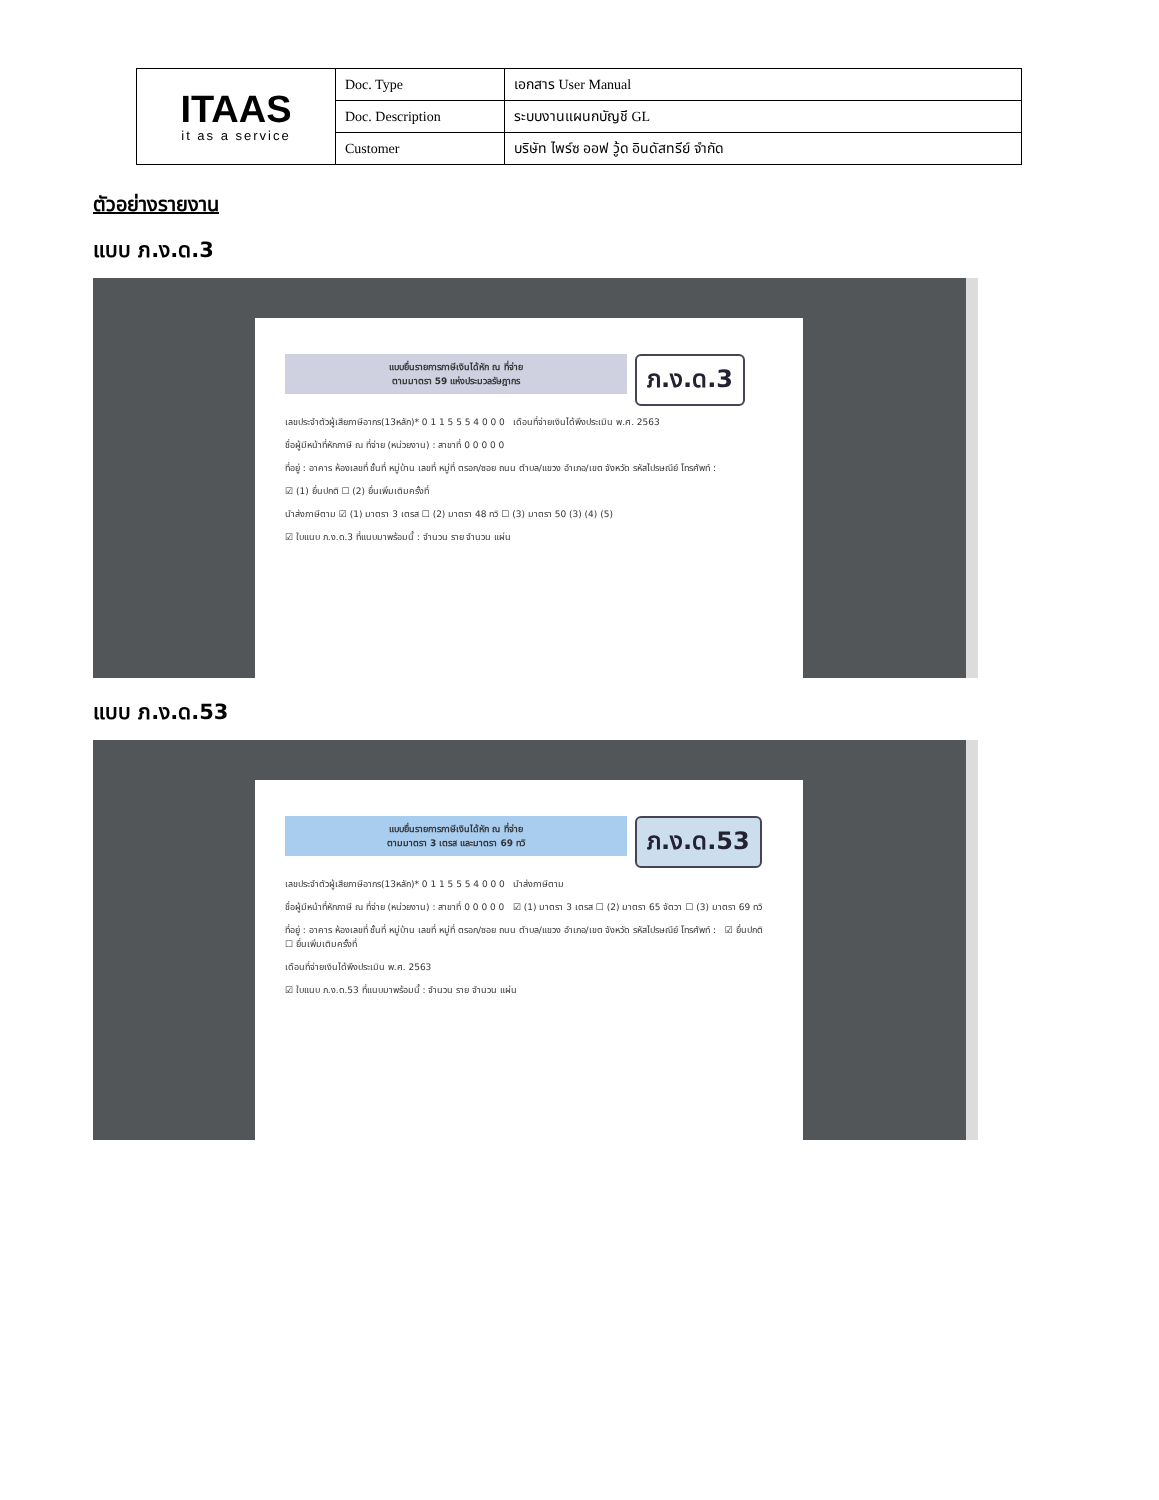| ITAAS it as a service | Doc. Type | เอกสาร User Manual |
| | Doc. Description | ระบบงานแผนกบัญชี GL |
| | Customer | บริษัท ไพร์ซ ออฟ วู้ด อินดัสทรีย์ จำกัด |
ตัวอย่างรายงาน
แบบ ภ.ง.ด.3
แบบยื่นรายการภาษีเงินได้หัก ณ ที่จ่าย
ตามมาตรา 59 แห่งประมวลรัษฎากร
ภ.ง.ด.3
เลขประจำตัวผู้เสียภาษีอากร(13หลัก)* 0 1 1 5 5 5 4 0 0 0 เดือนที่จ่ายเงินได้พึงประเมิน พ.ศ. 2563
ชื่อผู้มีหน้าที่หักภาษี ณ ที่จ่าย (หน่วยงาน) : สาขาที่ 0 0 0 0 0
ที่อยู่ : อาคาร ห้องเลขที่ ชั้นที่ หมู่บ้าน เลขที่ หมู่ที่ ตรอก/ซอย ถนน ตำบล/แขวง อำเภอ/เขต จังหวัด รหัสไปรษณีย์ โทรศัพท์ :
☑ (1) ยื่นปกติ ☐ (2) ยื่นเพิ่มเติมครั้งที่
นำส่งภาษีตาม ☑ (1) มาตรา 3 เตรส ☐ (2) มาตรา 48 ทวิ ☐ (3) มาตรา 50 (3) (4) (5)
☑ ใบแนบ ภ.ง.ด.3 ที่แนบมาพร้อมนี้ : จำนวน ราย จำนวน แผ่น
แบบ ภ.ง.ด.53
แบบยื่นรายการภาษีเงินได้หัก ณ ที่จ่าย
ตามมาตรา 3 เตรส และมาตรา 69 ทวิ
ภ.ง.ด.53
เลขประจำตัวผู้เสียภาษีอากร(13หลัก)* 0 1 1 5 5 5 4 0 0 0 นำส่งภาษีตาม
ชื่อผู้มีหน้าที่หักภาษี ณ ที่จ่าย (หน่วยงาน) : สาขาที่ 0 0 0 0 0 ☑ (1) มาตรา 3 เตรส ☐ (2) มาตรา 65 จัตวา ☐ (3) มาตรา 69 ทวิ
ที่อยู่ : อาคาร ห้องเลขที่ ชั้นที่ หมู่บ้าน เลขที่ หมู่ที่ ตรอก/ซอย ถนน ตำบล/แขวง อำเภอ/เขต จังหวัด รหัสไปรษณีย์ โทรศัพท์ : ☑ ยื่นปกติ ☐ ยื่นเพิ่มเติมครั้งที่
เดือนที่จ่ายเงินได้พึงประเมิน พ.ศ. 2563
☑ ใบแนบ ภ.ง.ด.53 ที่แนบมาพร้อมนี้ : จำนวน ราย จำนวน แผ่น